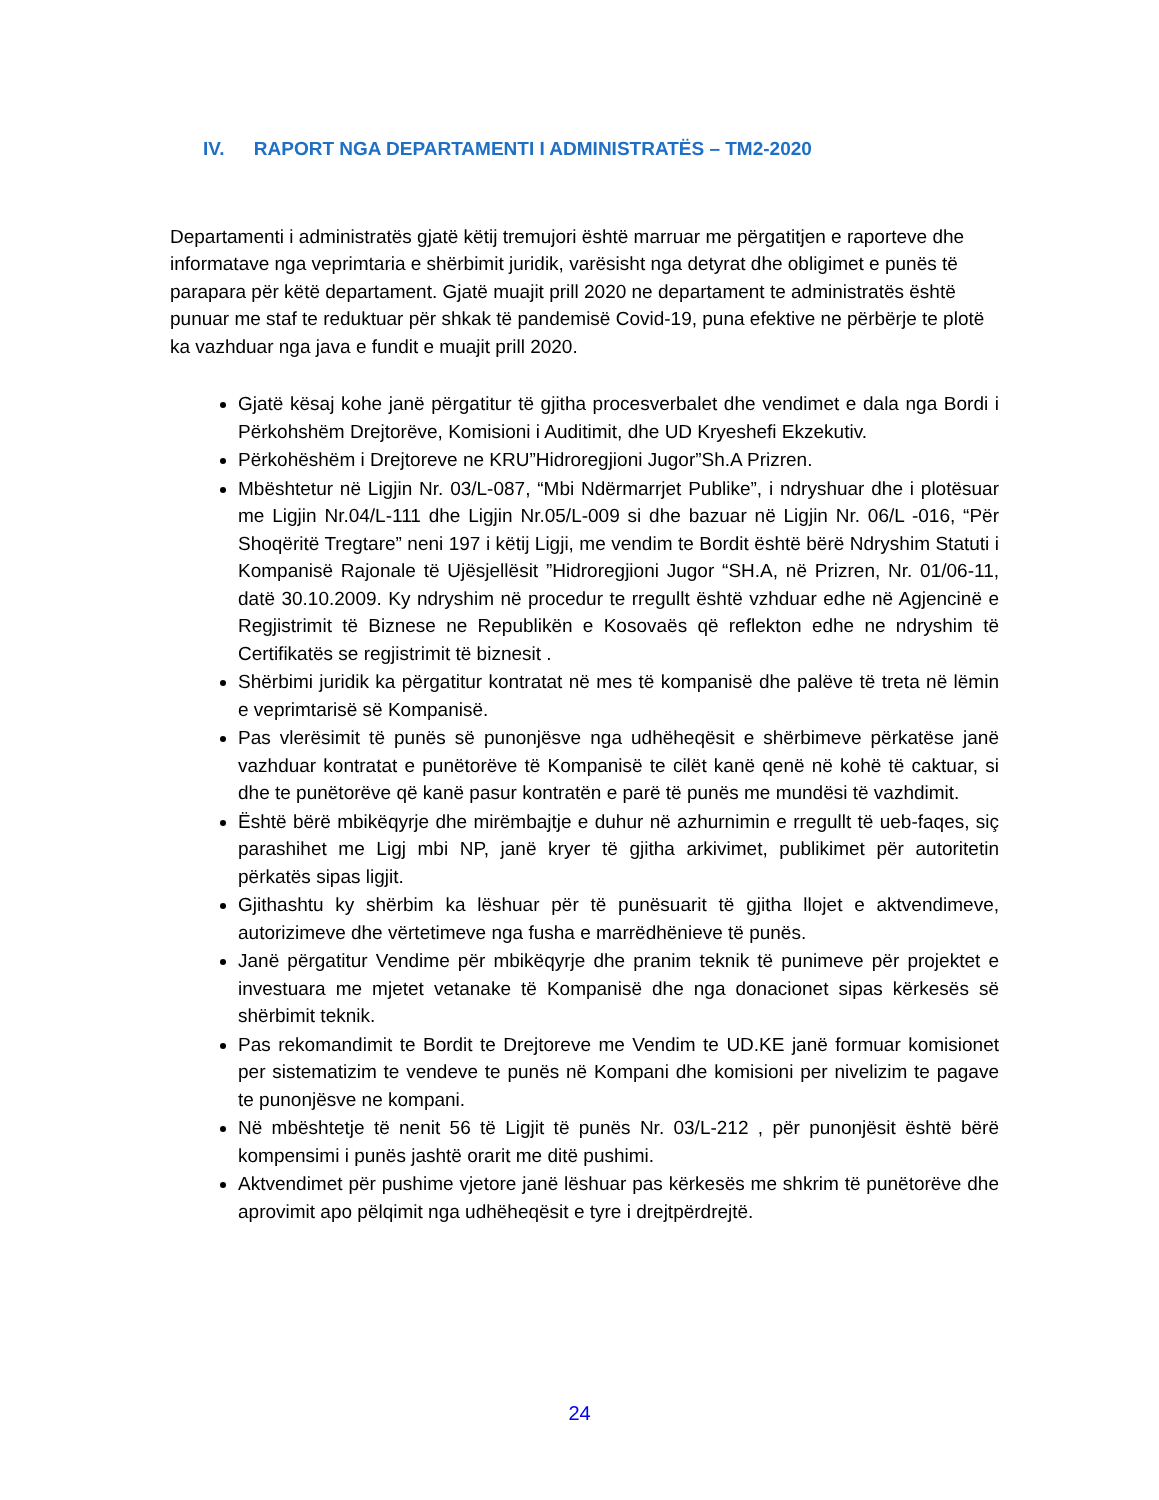IV. RAPORT NGA DEPARTAMENTI I ADMINISTRATËS – TM2-2020
Departamenti i administratës gjatë këtij tremujori është marruar me përgatitjen e raporteve dhe informatave nga veprimtaria e shërbimit juridik, varësisht nga detyrat dhe obligimet e punës të parapara për këtë departament. Gjatë muajit prill 2020 ne departament te administratës është punuar me staf te reduktuar për shkak të pandemisë Covid-19, puna efektive ne përbërje te plotë ka vazhduar nga java e fundit e muajit prill 2020.
Gjatë kësaj kohe janë përgatitur të gjitha procesverbalet dhe vendimet e dala nga Bordi i Përkohshëm Drejtorëve, Komisioni i Auditimit, dhe UD Kryeshefi Ekzekutiv.
Përkohëshëm i Drejtoreve ne KRU”Hidroregjioni Jugor”Sh.A Prizren.
Mbështetur në Ligjin Nr. 03/L-087, “Mbi Ndërmarrjet Publike”, i ndryshuar dhe i plotësuar me Ligjin Nr.04/L-111 dhe Ligjin Nr.05/L-009 si dhe bazuar në Ligjin Nr. 06/L -016, “Për Shoqëritë Tregtare” neni 197 i këtij Ligji, me vendim te Bordit është bërë Ndryshim Statuti i Kompanisë Rajonale të Ujësjellësit ”Hidroregjioni Jugor “SH.A, në Prizren, Nr. 01/06-11, datë 30.10.2009. Ky ndryshim në procedur te rregullt është vzhduar edhe në Agjencinë e Regjistrimit të Biznese ne Republikën e Kosovaës që reflekton edhe ne ndryshim të Certifikatës se regjistrimit të biznesit .
Shërbimi juridik ka përgatitur kontratat në mes të kompanisë dhe palëve të treta në lëmin e veprimtarisë së Kompanisë.
Pas vlerësimit të punës së punonjësve nga udhëheqësit e shërbimeve përkatëse janë vazhduar kontratat e punëtorëve të Kompanisë te cilët kanë qenë në kohë të caktuar, si dhe te punëtorëve që kanë pasur kontratën e parë të punës me mundësi të vazhdimit.
Është bërë mbikëqyrje dhe mirëmbajtje e duhur në azhurnimin e rregullt të ueb-faqes, siç parashihet me Ligj mbi NP, janë kryer të gjitha arkivimet, publikimet për autoritetin përkatës sipas ligjit.
Gjithashtu ky shërbim ka lëshuar për të punësuarit të gjitha llojet e aktvendimeve, autorizimeve dhe vërtetimeve nga fusha e marrëdhënieve të punës.
Janë përgatitur Vendime për mbikëqyrje dhe pranim teknik të punimeve për projektet e investuara me mjetet vetanake të Kompanisë dhe nga donacionet sipas kërkesës së shërbimit teknik.
Pas rekomandimit te Bordit te Drejtoreve me Vendim te UD.KE janë formuar komisionet per sistematizim te vendeve te punës në Kompani dhe komisioni per nivelizim te pagave te punonjësve ne kompani.
Në mbështetje të nenit 56 të Ligjit të punës Nr. 03/L-212 , për punonjësit është bërë kompensimi i punës jashtë orarit me ditë pushimi.
Aktvendimet për pushime vjetore janë lëshuar pas kërkesës me shkrim të punëtorëve dhe aprovimit apo pëlqimit nga udhëheqësit e tyre i drejtpërdrejtë.
24